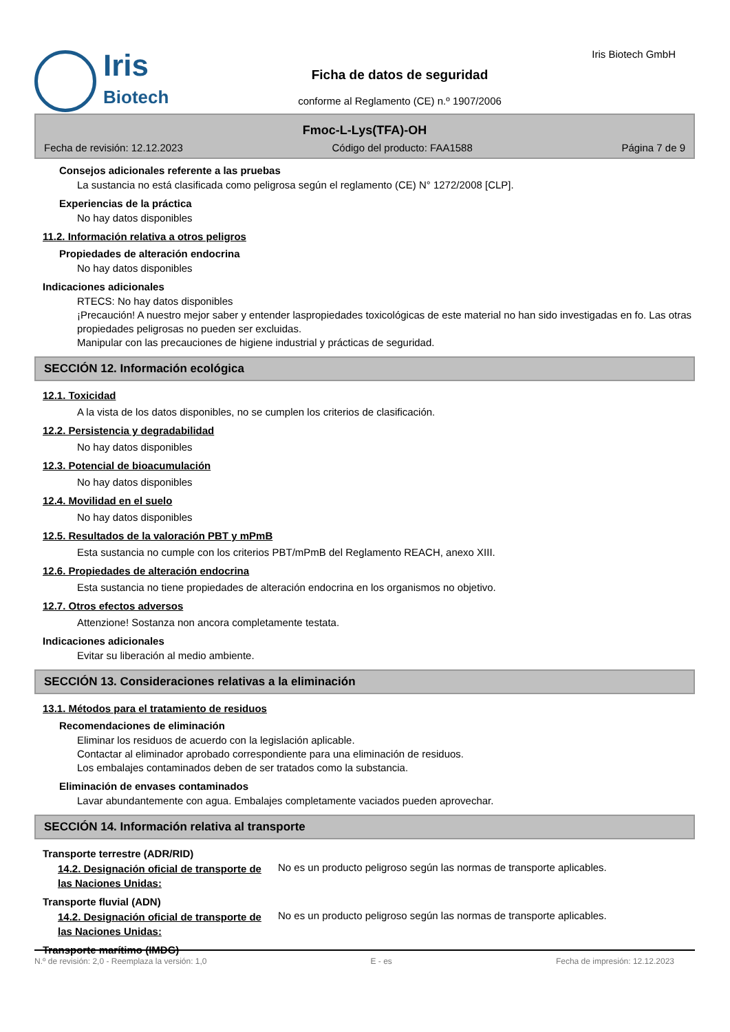Iris
Biotech
Ficha de datos de seguridad
conforme al Reglamento (CE) n.º 1907/2006
Iris Biotech GmbH
Fmoc-L-Lys(TFA)-OH
Fecha de revisión: 12.12.2023 Código del producto: FAA1588 Página 7 de 9
Consejos adicionales referente a las pruebas
La sustancia no está clasificada como peligrosa según el reglamento (CE) N° 1272/2008 [CLP].
Experiencias de la práctica
No hay datos disponibles
11.2. Información relativa a otros peligros
Propiedades de alteración endocrina
No hay datos disponibles
Indicaciones adicionales
RTECS: No hay datos disponibles
¡Precaución! A nuestro mejor saber y entender laspropiedades toxicológicas de este material no han sido investigadas en fo. Las otras propiedades peligrosas no pueden ser excluidas.
Manipular con las precauciones de higiene industrial y prácticas de seguridad.
SECCIÓN 12. Información ecológica
12.1. Toxicidad
A la vista de los datos disponibles, no se cumplen los criterios de clasificación.
12.2. Persistencia y degradabilidad
No hay datos disponibles
12.3. Potencial de bioacumulación
No hay datos disponibles
12.4. Movilidad en el suelo
No hay datos disponibles
12.5. Resultados de la valoración PBT y mPmB
Esta sustancia no cumple con los criterios PBT/mPmB del Reglamento REACH, anexo XIII.
12.6. Propiedades de alteración endocrina
Esta sustancia no tiene propiedades de alteración endocrina en los organismos no objetivo.
12.7. Otros efectos adversos
Attenzione! Sostanza non ancora completamente testata.
Indicaciones adicionales
Evitar su liberación al medio ambiente.
SECCIÓN 13. Consideraciones relativas a la eliminación
13.1. Métodos para el tratamiento de residuos
Recomendaciones de eliminación
Eliminar los residuos de acuerdo con la legislación aplicable.
Contactar al eliminador aprobado correspondiente para una eliminación de residuos.
Los embalajes contaminados deben de ser tratados como la substancia.
Eliminación de envases contaminados
Lavar abundantemente con agua. Embalajes completamente vaciados pueden aprovechar.
SECCIÓN 14. Información relativa al transporte
Transporte terrestre (ADR/RID)
14.2. Designación oficial de transporte de las Naciones Unidas:
No es un producto peligroso según las normas de transporte aplicables.
Transporte fluvial (ADN)
14.2. Designación oficial de transporte de las Naciones Unidas:
No es un producto peligroso según las normas de transporte aplicables.
Transporte marítimo (IMDG)
N.º de revisión: 2,0 - Reemplaza la versión: 1,0 E - es Fecha de impresión: 12.12.2023